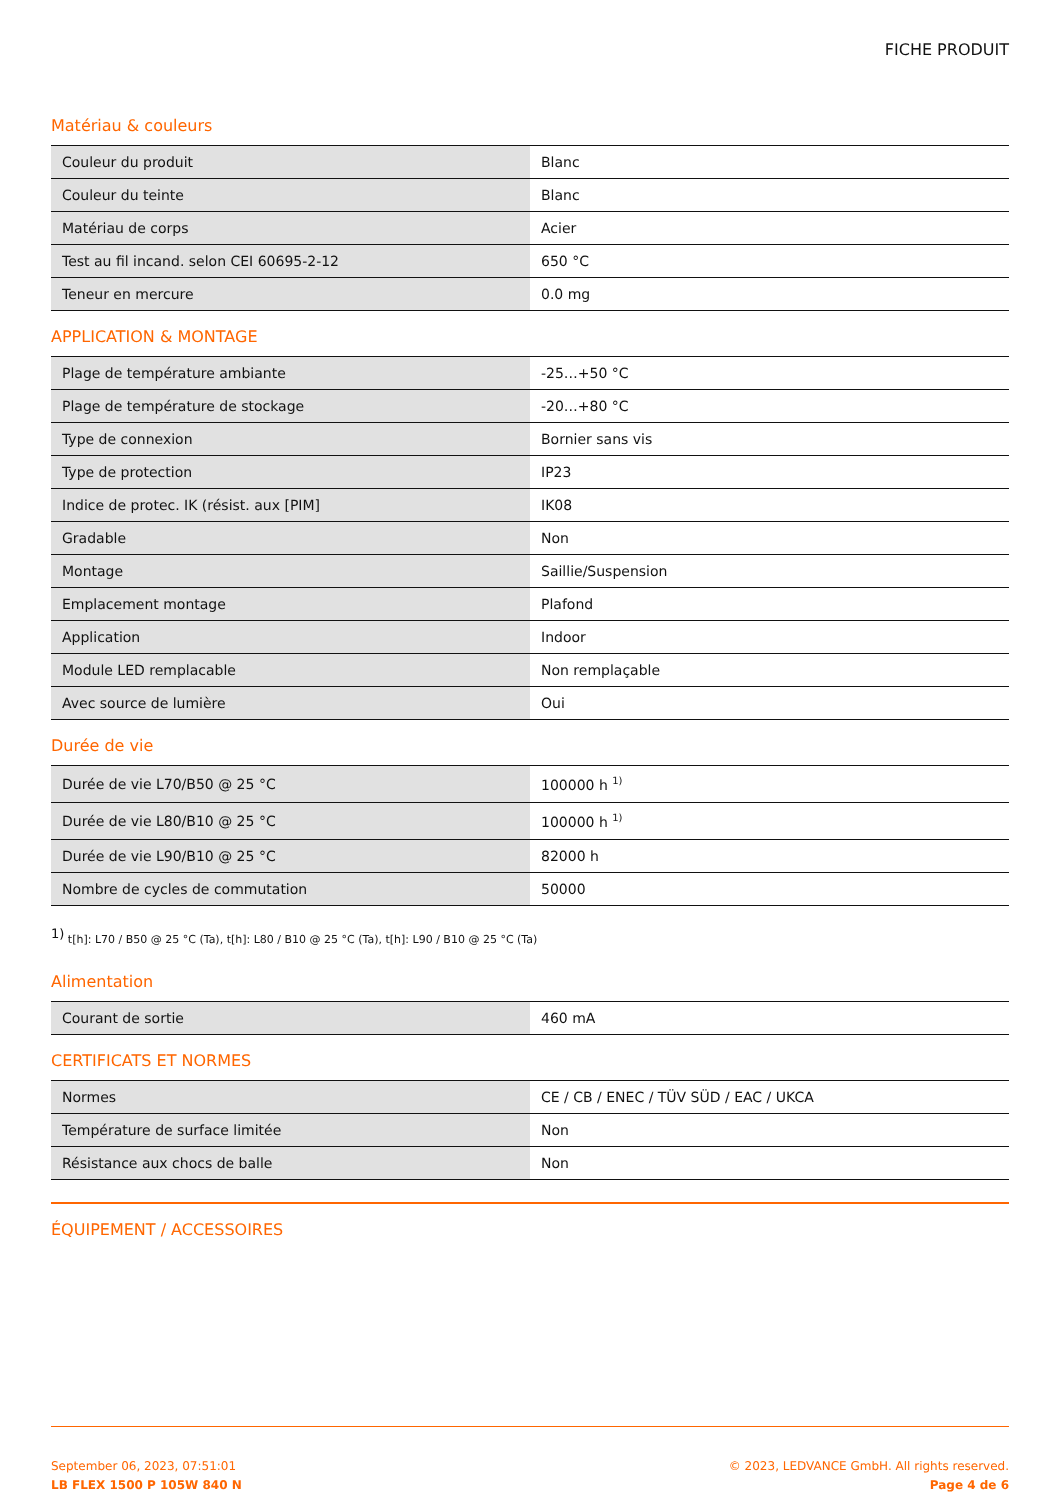FICHE PRODUIT
Matériau & couleurs
| Couleur du produit | Blanc |
| Couleur du teinte | Blanc |
| Matériau de corps | Acier |
| Test au fil incand. selon CEI 60695-2-12 | 650 °C |
| Teneur en mercure | 0.0 mg |
APPLICATION & MONTAGE
| Plage de température ambiante | -25…+50 °C |
| Plage de température de stockage | -20…+80 °C |
| Type de connexion | Bornier sans vis |
| Type de protection | IP23 |
| Indice de protec. IK (résist. aux [PIM] | IK08 |
| Gradable | Non |
| Montage | Saillie/Suspension |
| Emplacement montage | Plafond |
| Application | Indoor |
| Module LED remplacable | Non remplaçable |
| Avec source de lumière | Oui |
Durée de vie
| Durée de vie L70/B50 @ 25 °C | 100000 h <sup>1)</sup> |
| Durée de vie L80/B10 @ 25 °C | 100000 h <sup>1)</sup> |
| Durée de vie L90/B10 @ 25 °C | 82000 h |
| Nombre de cycles de commutation | 50000 |
<sup>1)</sup> t[h]: L70 / B50 @ 25 °C (Ta), t[h]: L80 / B10 @ 25 °C (Ta), t[h]: L90 / B10 @ 25 °C (Ta)
Alimentation
| Courant de sortie | 460 mA |
CERTIFICATS ET NORMES
| Normes | CE / CB / ENEC / TÜV SÜD / EAC / UKCA |
| Température de surface limitée | Non |
| Résistance aux chocs de balle | Non |
ÉQUIPEMENT / ACCESSOIRES
September 06, 2023, 07:51:01
LB FLEX 1500 P 105W 840 N
© 2023, LEDVANCE GmbH. All rights reserved.
Page 4 de 6